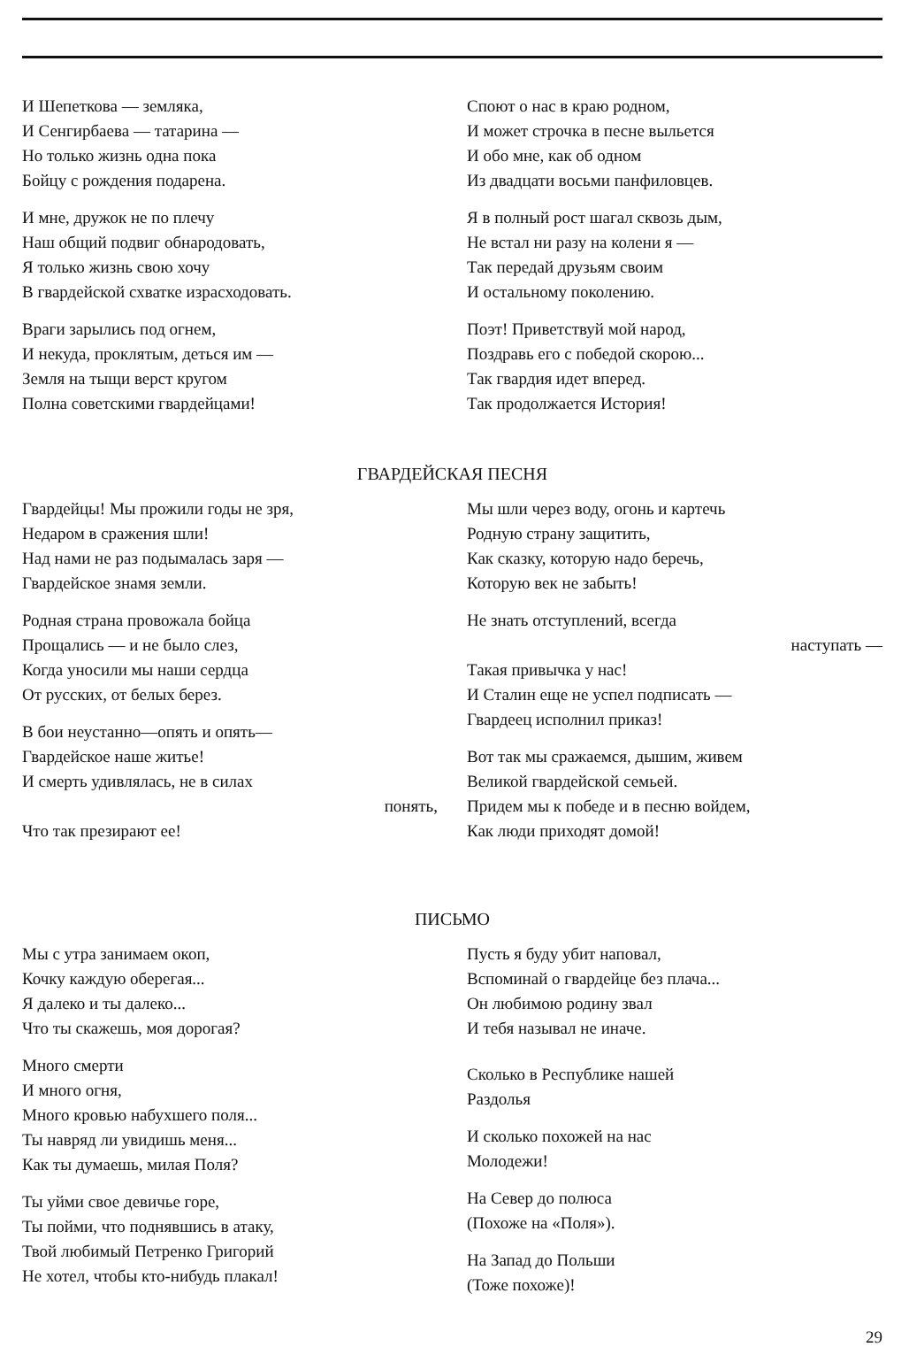И Шепеткова — земляка,
И Сенгирбаева — татарина —
Но только жизнь одна пока
Бойцу с рождения подарена.
И мне, дружок не по плечу
Наш общий подвиг обнародовать,
Я только жизнь свою хочу
В гвардейской схватке израсходовать.
Враги зарылись под огнем,
И некуда, проклятым, деться им —
Земля на тыщи верст кругом
Полна советскими гвардейцами!
Споют о нас в краю родном,
И может строчка в песне выльется
И обо мне, как об одном
Из двадцати восьми панфиловцев.
Я в полный рост шагал сквозь дым,
Не встал ни разу на колени я —
Так передай друзьям своим
И остальному поколению.
Поэт! Приветствуй мой народ,
Поздравь его с победой скорою...
Так гвардия идет вперед.
Так продолжается История!
ГВАРДЕЙСКАЯ ПЕСНЯ
Гвардейцы! Мы прожили годы не зря,
Недаром в сражения шли!
Над нами не раз подымалась заря —
Гвардейское знамя земли.
Родная страна провожала бойца
Прощались — и не было слез,
Когда уносили мы наши сердца
От русских, от белых берез.
В бои неустанно—опять и опять—
Гвардейское наше житье!
И смерть удивлялась, не в силах
понять,
Что так презирают ее!
Мы шли через воду, огонь и картечь
Родную страну защитить,
Как сказку, которую надо беречь,
Которую век не забыть!
Не знать отступлений, всегда
наступать —
Такая привычка у нас!
И Сталин еще не успел подписать —
Гвардеец исполнил приказ!
Вот так мы сражаемся, дышим, живем
Великой гвардейской семьей.
Придем мы к победе и в песню войдем,
Как люди приходят домой!
ПИСЬМО
Мы с утра занимаем окоп,
Кочку каждую оберегая...
Я далеко и ты далеко...
Что ты скажешь, моя дорогая?
Много смерти
И много огня,
Много кровью набухшего поля...
Ты навряд ли увидишь меня...
Как ты думаешь, милая Поля?
Ты уйми свое девичье горе,
Ты пойми, что поднявшись в атаку,
Твой любимый Петренко Григорий
Не хотел, чтобы кто-нибудь плакал!
Пусть я буду убит наповал,
Вспоминай о гвардейце без плача...
Он любимою родину звал
И тебя называл не иначе.
Сколько в Республике нашей
Раздолья
И сколько похожей на нас
Молодежи!
На Север до полюса
(Похоже на «Поля»).
На Запад до Польши
(Тоже похоже)!
29